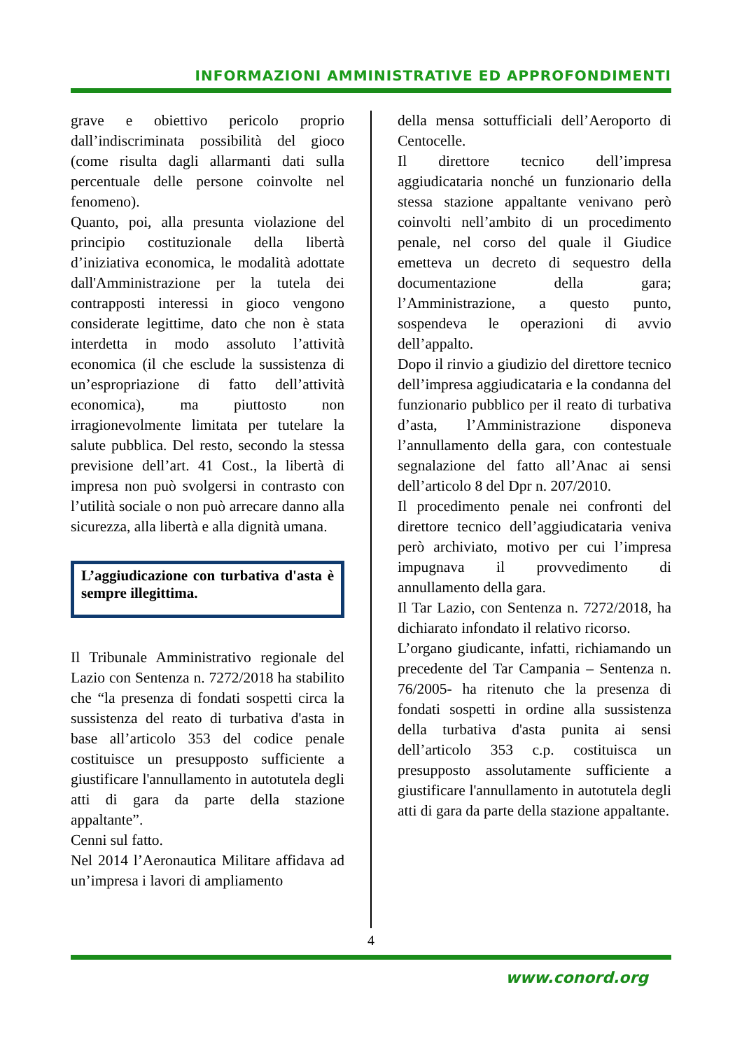INFORMAZIONI AMMINISTRATIVE ED APPROFONDIMENTI
grave e obiettivo pericolo proprio dall’indiscriminata possibilità del gioco (come risulta dagli allarmanti dati sulla percentuale delle persone coinvolte nel fenomeno).
Quanto, poi, alla presunta violazione del principio costituzionale della libertà d’iniziativa economica, le modalità adottate dall'Amministrazione per la tutela dei contrapposti interessi in gioco vengono considerate legittime, dato che non è stata interdetta in modo assoluto l’attività economica (il che esclude la sussistenza di un’espropriazione di fatto dell’attività economica), ma piuttosto non irragionevolmente limitata per tutelare la salute pubblica. Del resto, secondo la stessa previsione dell’art. 41 Cost., la libertà di impresa non può svolgersi in contrasto con l’utilità sociale o non può arrecare danno alla sicurezza, alla libertà e alla dignità umana.
L’aggiudicazione con turbativa d'asta è sempre illegittima.
Il Tribunale Amministrativo regionale del Lazio con Sentenza n. 7272/2018 ha stabilito che “la presenza di fondati sospetti circa la sussistenza del reato di turbativa d'asta in base all’articolo 353 del codice penale costituisce un presupposto sufficiente a giustificare l'annullamento in autotutela degli atti di gara da parte della stazione appaltante”.
Cenni sul fatto.
Nel 2014 l’Aeronautica Militare affidava ad un’impresa i lavori di ampliamento
della mensa sottufficiali dell’Aeroporto di Centocelle.
Il direttore tecnico dell’impresa aggiudicataria nonché un funzionario della stessa stazione appaltante venivano però coinvolti nell’ambito di un procedimento penale, nel corso del quale il Giudice emetteva un decreto di sequestro della documentazione della gara; l’Amministrazione, a questo punto, sospendeva le operazioni di avvio dell’appalto.
Dopo il rinvio a giudizio del direttore tecnico dell’impresa aggiudicataria e la condanna del funzionario pubblico per il reato di turbativa d’asta, l’Amministrazione disponeva l’annullamento della gara, con contestuale segnalazione del fatto all’Anac ai sensi dell’articolo 8 del Dpr n. 207/2010.
Il procedimento penale nei confronti del direttore tecnico dell’aggiudicataria veniva però archiviato, motivo per cui l’impresa impugnava il provvedimento di annullamento della gara.
Il Tar Lazio, con Sentenza n. 7272/2018, ha dichiarato infondato il relativo ricorso.
L’organo giudicante, infatti, richiamando un precedente del Tar Campania – Sentenza n. 76/2005- ha ritenuto che la presenza di fondati sospetti in ordine alla sussistenza della turbativa d'asta punita ai sensi dell’articolo 353 c.p. costituisca un presupposto assolutamente sufficiente a giustificare l'annullamento in autotutela degli atti di gara da parte della stazione appaltante.
4
www.conord.org